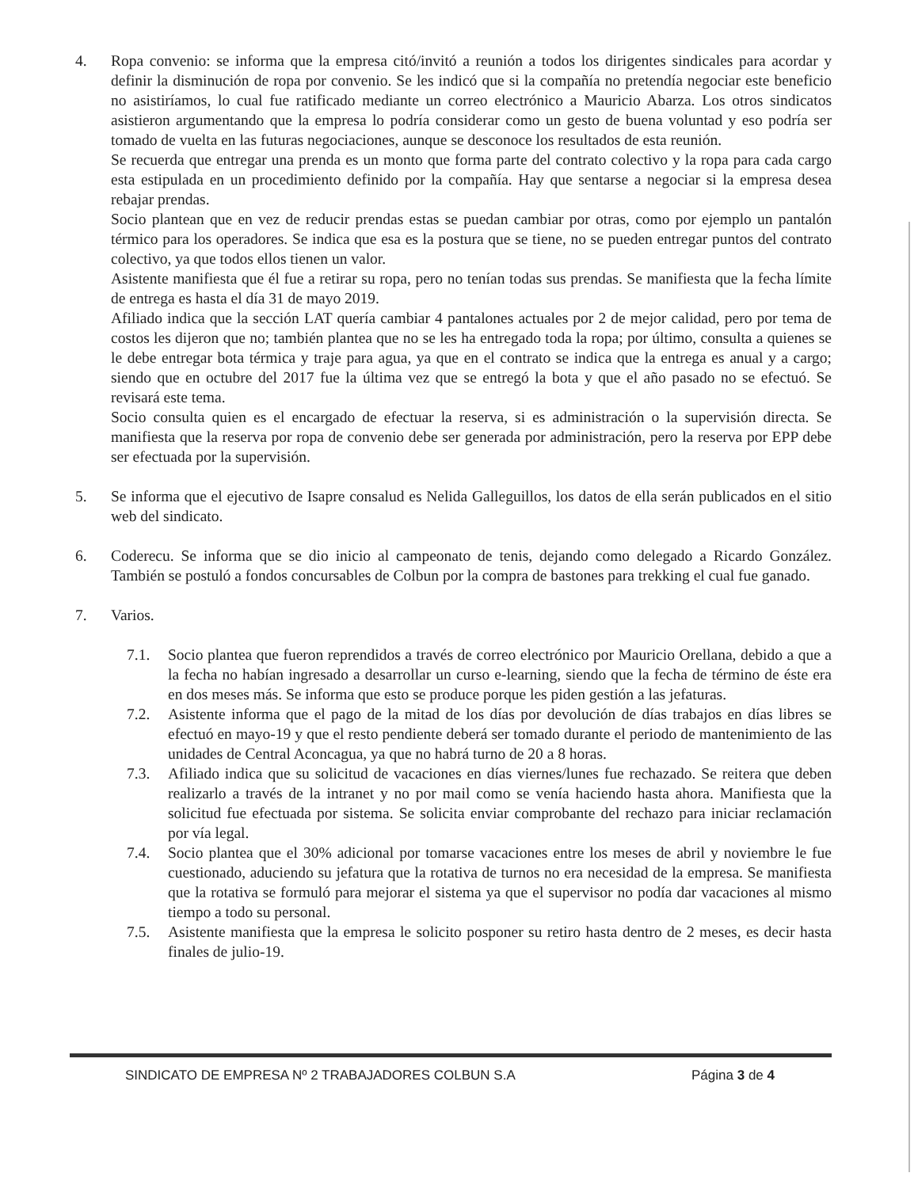4. Ropa convenio: se informa que la empresa citó/invitó a reunión a todos los dirigentes sindicales para acordar y definir la disminución de ropa por convenio. Se les indicó que si la compañía no pretendía negociar este beneficio no asistiríamos, lo cual fue ratificado mediante un correo electrónico a Mauricio Abarza. Los otros sindicatos asistieron argumentando que la empresa lo podría considerar como un gesto de buena voluntad y eso podría ser tomado de vuelta en las futuras negociaciones, aunque se desconoce los resultados de esta reunión.
Se recuerda que entregar una prenda es un monto que forma parte del contrato colectivo y la ropa para cada cargo esta estipulada en un procedimiento definido por la compañía. Hay que sentarse a negociar si la empresa desea rebajar prendas.
Socio plantean que en vez de reducir prendas estas se puedan cambiar por otras, como por ejemplo un pantalón térmico para los operadores. Se indica que esa es la postura que se tiene, no se pueden entregar puntos del contrato colectivo, ya que todos ellos tienen un valor.
Asistente manifiesta que él fue a retirar su ropa, pero no tenían todas sus prendas. Se manifiesta que la fecha límite de entrega es hasta el día 31 de mayo 2019.
Afiliado indica que la sección LAT quería cambiar 4 pantalones actuales por 2 de mejor calidad, pero por tema de costos les dijeron que no; también plantea que no se les ha entregado toda la ropa; por último, consulta a quienes se le debe entregar bota térmica y traje para agua, ya que en el contrato se indica que la entrega es anual y a cargo; siendo que en octubre del 2017 fue la última vez que se entregó la bota y que el año pasado no se efectuó. Se revisará este tema.
Socio consulta quien es el encargado de efectuar la reserva, si es administración o la supervisión directa. Se manifiesta que la reserva por ropa de convenio debe ser generada por administración, pero la reserva por EPP debe ser efectuada por la supervisión.
5. Se informa que el ejecutivo de Isapre consalud es Nelida Galleguillos, los datos de ella serán publicados en el sitio web del sindicato.
6. Coderecu. Se informa que se dio inicio al campeonato de tenis, dejando como delegado a Ricardo González. También se postuló a fondos concursables de Colbun por la compra de bastones para trekking el cual fue ganado.
7. Varios.
7.1. Socio plantea que fueron reprendidos a través de correo electrónico por Mauricio Orellana, debido a que a la fecha no habían ingresado a desarrollar un curso e-learning, siendo que la fecha de término de éste era en dos meses más. Se informa que esto se produce porque les piden gestión a las jefaturas.
7.2. Asistente informa que el pago de la mitad de los días por devolución de días trabajos en días libres se efectuó en mayo-19 y que el resto pendiente deberá ser tomado durante el periodo de mantenimiento de las unidades de Central Aconcagua, ya que no habrá turno de 20 a 8 horas.
7.3. Afiliado indica que su solicitud de vacaciones en días viernes/lunes fue rechazado. Se reitera que deben realizarlo a través de la intranet y no por mail como se venía haciendo hasta ahora. Manifiesta que la solicitud fue efectuada por sistema. Se solicita enviar comprobante del rechazo para iniciar reclamación por vía legal.
7.4. Socio plantea que el 30% adicional por tomarse vacaciones entre los meses de abril y noviembre le fue cuestionado, aduciendo su jefatura que la rotativa de turnos no era necesidad de la empresa. Se manifiesta que la rotativa se formuló para mejorar el sistema ya que el supervisor no podía dar vacaciones al mismo tiempo a todo su personal.
7.5. Asistente manifiesta que la empresa le solicito posponer su retiro hasta dentro de 2 meses, es decir hasta finales de julio-19.
SINDICATO DE EMPRESA Nº 2 TRABAJADORES COLBUN S.A Página 3 de 4